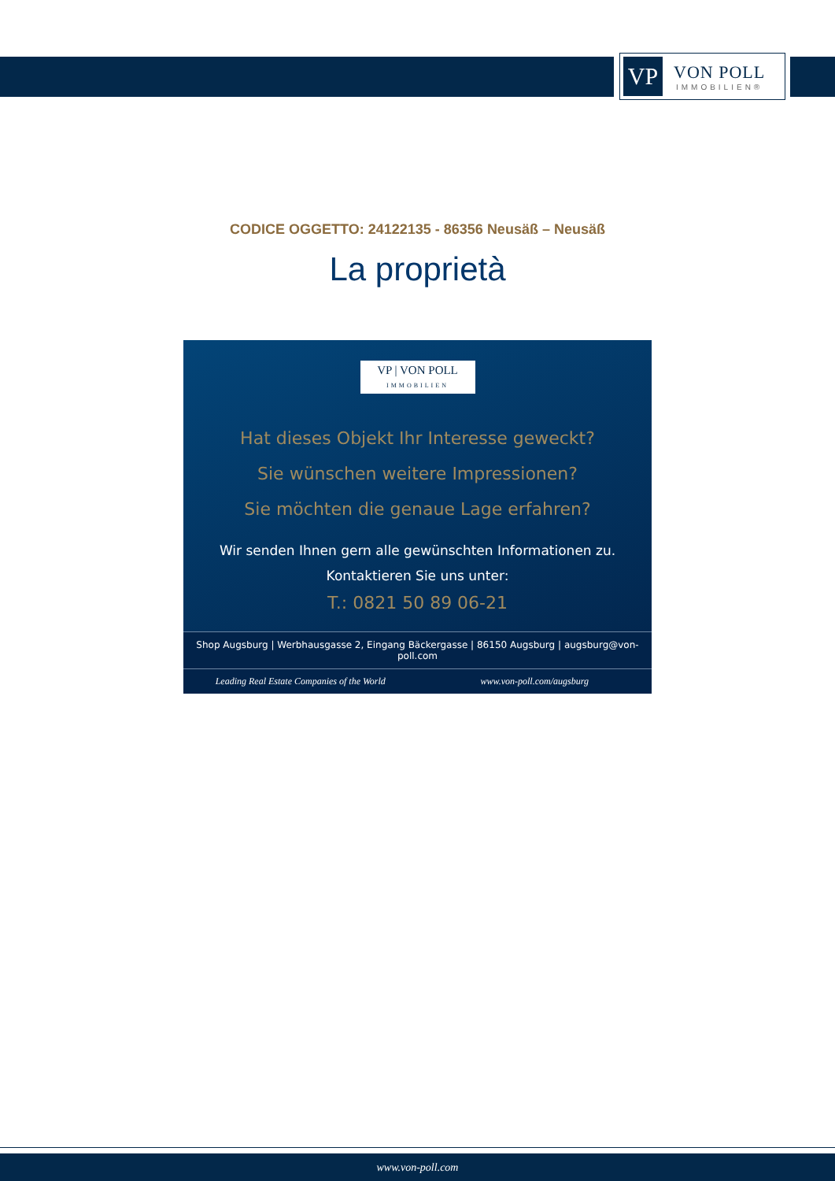VP
VON POLL
IMMOBILIEN®
CODICE OGGETTO: 24122135 - 86356 Neusäß – Neusäß
La proprietà
VP | VON POLL
IMMOBILIEN
Hat dieses Objekt Ihr Interesse geweckt?
Sie wünschen weitere Impressionen?
Sie möchten die genaue Lage erfahren?
Wir senden Ihnen gern alle gewünschten Informationen zu.
Kontaktieren Sie uns unter:
T.: 0821 50 89 06-21
Shop Augsburg | Werbhausgasse 2, Eingang Bäckergasse | 86150 Augsburg | augsburg@von-poll.com
Leading Real Estate Companies of the World www.von-poll.com/augsburg
www.von-poll.com